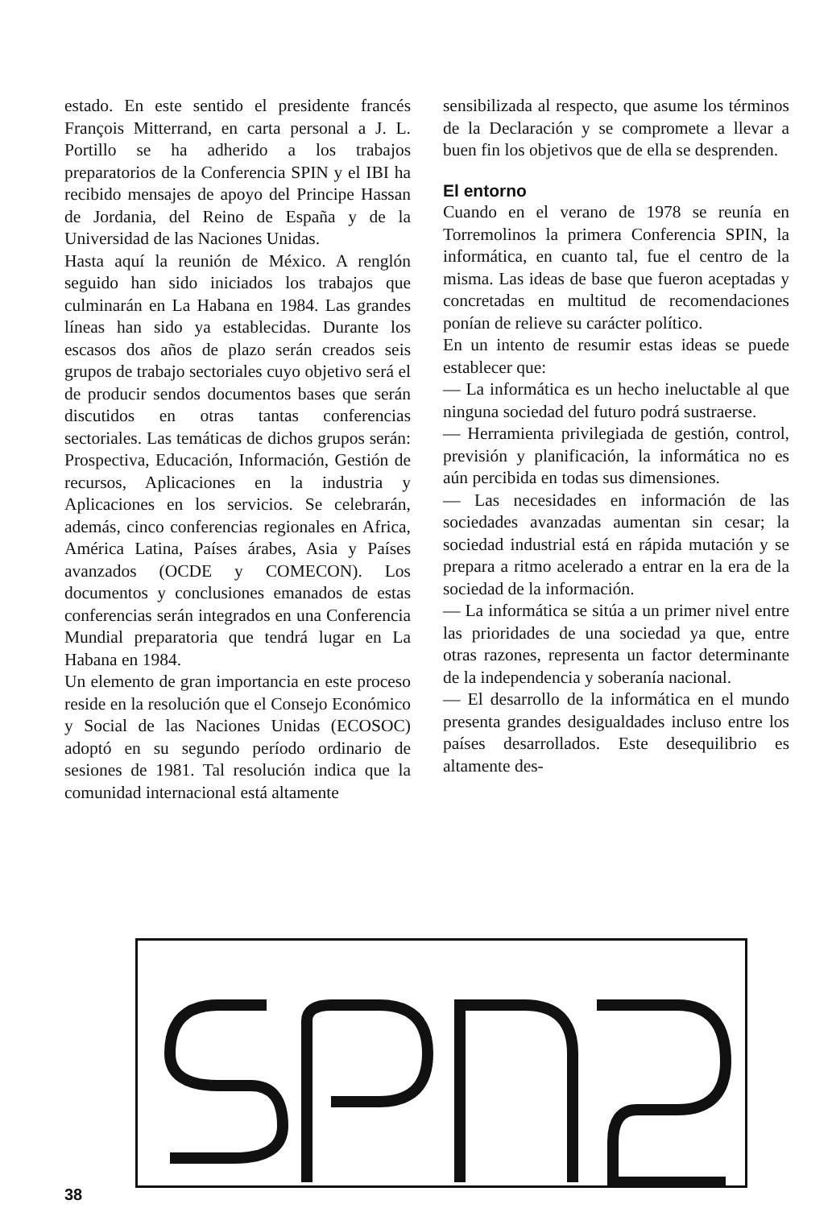estado. En este sentido el presidente francés François Mitterrand, en carta personal a J. L. Portillo se ha adherido a los trabajos preparatorios de la Conferencia SPIN y el IBI ha recibido mensajes de apoyo del Principe Hassan de Jordania, del Reino de España y de la Universidad de las Naciones Unidas.
Hasta aquí la reunión de México. A renglón seguido han sido iniciados los trabajos que culminarán en La Habana en 1984. Las grandes líneas han sido ya establecidas. Durante los escasos dos años de plazo serán creados seis grupos de trabajo sectoriales cuyo objetivo será el de producir sendos documentos bases que serán discutidos en otras tantas conferencias sectoriales. Las temáticas de dichos grupos serán: Prospectiva, Educación, Información, Gestión de recursos, Aplicaciones en la industria y Aplicaciones en los servicios. Se celebrarán, además, cinco conferencias regionales en Africa, América Latina, Países árabes, Asia y Países avanzados (OCDE y COMECON). Los documentos y conclusiones emanados de estas conferencias serán integrados en una Conferencia Mundial preparatoria que tendrá lugar en La Habana en 1984.
Un elemento de gran importancia en este proceso reside en la resolución que el Consejo Económico y Social de las Naciones Unidas (ECOSOC) adoptó en su segundo período ordinario de sesiones de 1981. Tal resolución indica que la comunidad internacional está altamente
sensibilizada al respecto, que asume los términos de la Declaración y se compromete a llevar a buen fin los objetivos que de ella se desprenden.
El entorno
Cuando en el verano de 1978 se reunía en Torremolinos la primera Conferencia SPIN, la informática, en cuanto tal, fue el centro de la misma. Las ideas de base que fueron aceptadas y concretadas en multitud de recomendaciones ponían de relieve su carácter político.
En un intento de resumir estas ideas se puede establecer que:
— La informática es un hecho ineluctable al que ninguna sociedad del futuro podrá sustraerse.
— Herramienta privilegiada de gestión, control, previsión y planificación, la informática no es aún percibida en todas sus dimensiones.
— Las necesidades en información de las sociedades avanzadas aumentan sin cesar; la sociedad industrial está en rápida mutación y se prepara a ritmo acelerado a entrar en la era de la sociedad de la información.
— La informática se sitúa a un primer nivel entre las prioridades de una sociedad ya que, entre otras razones, representa un factor determinante de la independencia y soberanía nacional.
— El desarrollo de la informática en el mundo presenta grandes desigualdades incluso entre los países desarrollados. Este desequilibrio es altamente des-
38